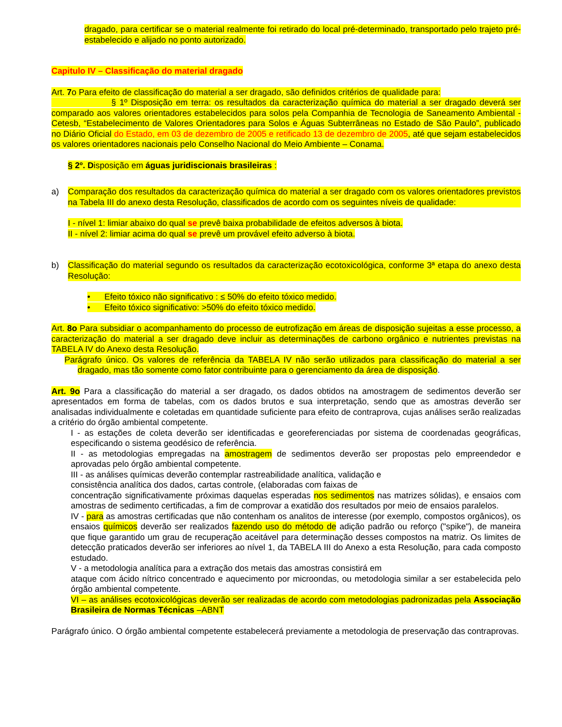dragado, para certificar se o material realmente foi retirado do local pré-determinado, transportado pelo trajeto pré-estabelecido e alijado no ponto autorizado.
Capitulo IV – Classificação do material dragado
Art. 7o Para efeito de classificação do material a ser dragado, são definidos critérios de qualidade para:
§ 1º Disposição em terra: os resultados da caracterização química do material a ser dragado deverá ser comparado aos valores orientadores estabelecidos para solos pela Companhia de Tecnologia de Saneamento Ambiental - Cetesb, “Estabelecimento de Valores Orientadores para Solos e Águas Subterrâneas no Estado de São Paulo”, publicado no Diário Oficial do Estado, em 03 de dezembro de 2005 e retificado 13 de dezembro de 2005, até que sejam estabelecidos os valores orientadores nacionais pelo Conselho Nacional do Meio Ambiente – Conama.
§ 2º. Disposição em águas juridiscionais brasileiras :
a) Comparação dos resultados da caracterização química do material a ser dragado com os valores orientadores previstos na Tabela III do anexo desta Resolução, classificados de acordo com os seguintes níveis de qualidade:
I - nível 1: limiar abaixo do qual se prevê baixa probabilidade de efeitos adversos à biota.
II - nível 2: limiar acima do qual se prevê um provável efeito adverso à biota.
b) Classificação do material segundo os resultados da caracterização ecotoxicológica, conforme 3ª etapa do anexo desta Resolução:
• Efeito tóxico não significativo : ≤ 50% do efeito tóxico medido.
• Efeito tóxico significativo: >50% do efeito tóxico medido.
Art. 8o Para subsidiar o acompanhamento do processo de eutrofização em áreas de disposição sujeitas a esse processo, a caracterização do material a ser dragado deve incluir as determinações de carbono orgânico e nutrientes previstas na TABELA IV do Anexo desta Resolução.
Parágrafo único. Os valores de referência da TABELA IV não serão utilizados para classificação do material a ser dragado, mas tão somente como fator contribuinte para o gerenciamento da área de disposição.
Art. 9o Para a classificação do material a ser dragado, os dados obtidos na amostragem de sedimentos deverão ser apresentados em forma de tabelas, com os dados brutos e sua interpretação, sendo que as amostras deverão ser analisadas individualmente e coletadas em quantidade suficiente para efeito de contraprova, cujas análises serão realizadas a critério do órgão ambiental competente.
I - as estações de coleta deverão ser identificadas e georeferenciadas por sistema de coordenadas geográficas, especificando o sistema geodésico de referência.
II - as metodologias empregadas na amostragem de sedimentos deverão ser propostas pelo empreendedor e aprovadas pelo órgão ambiental competente.
III - as análises químicas deverão contemplar rastreabilidade analítica, validação e
consistência analítica dos dados, cartas controle, (elaboradas com faixas de
concentração significativamente próximas daquelas esperadas nos sedimentos nas matrizes sólidas), e ensaios com amostras de sedimento certificadas, a fim de comprovar a exatidão dos resultados por meio de ensaios paralelos.
IV - para as amostras certificadas que não contenham os analitos de interesse (por exemplo, compostos orgânicos), os ensaios químicos deverão ser realizados fazendo uso do método de adição padrão ou reforço ("spike"), de maneira que fique garantido um grau de recuperação aceitável para determinação desses compostos na matriz. Os limites de detecção praticados deverão ser inferiores ao nível 1, da TABELA III do Anexo a esta Resolução, para cada composto estudado.
V - a metodologia analítica para a extração dos metais das amostras consistirá em
ataque com ácido nítrico concentrado e aquecimento por microondas, ou metodologia similar a ser estabelecida pelo órgão ambiental competente.
VI – as análises ecotoxicológicas deverão ser realizadas de acordo com metodologias padronizadas pela Associação Brasileira de Normas Técnicas –ABNT
Parágrafo único. O órgão ambiental competente estabelecerá previamente a metodologia de preservação das contraprovas.